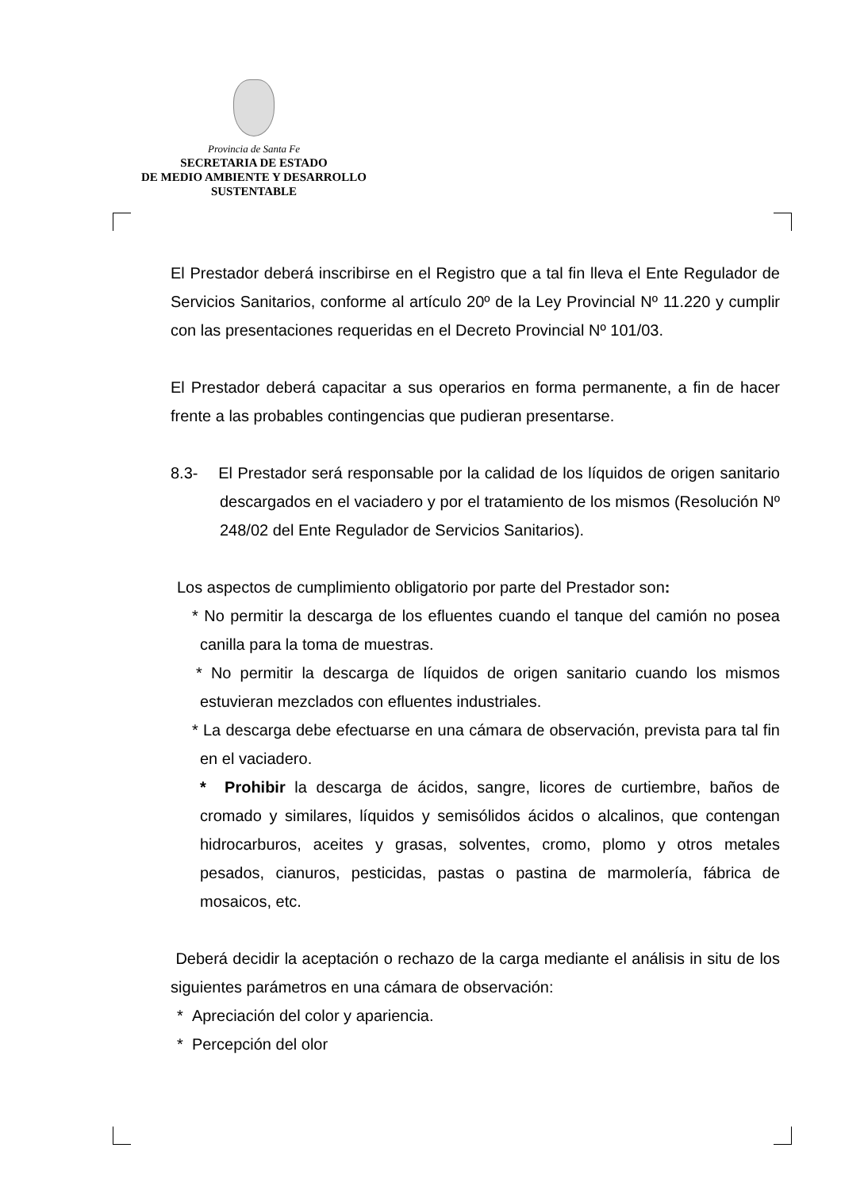Provincia de Santa Fe
SECRETARIA DE ESTADO
DE MEDIO AMBIENTE Y DESARROLLO
SUSTENTABLE
El Prestador deberá inscribirse en el Registro que a tal fin lleva el Ente Regulador de Servicios Sanitarios, conforme al artículo 20º de la Ley Provincial Nº 11.220 y cumplir con las presentaciones requeridas en el Decreto Provincial Nº 101/03.
El Prestador deberá capacitar a sus operarios en forma permanente, a fin de hacer frente a las probables contingencias que pudieran presentarse.
8.3- El Prestador será responsable por la calidad de los líquidos de origen sanitario descargados en el vaciadero y por el tratamiento de los mismos (Resolución Nº 248/02 del Ente Regulador de Servicios Sanitarios).
Los aspectos de cumplimiento obligatorio por parte del Prestador son:
* No permitir la descarga de los efluentes cuando el tanque del camión no posea canilla para la toma de muestras.
* No permitir la descarga de líquidos de origen sanitario cuando los mismos estuvieran mezclados con efluentes industriales.
* La descarga debe efectuarse en una cámara de observación, prevista para tal fin en el vaciadero.
* Prohibir la descarga de ácidos, sangre, licores de curtiembre, baños de cromado y similares, líquidos y semisólidos ácidos o alcalinos, que contengan hidrocarburos, aceites y grasas, solventes, cromo, plomo y otros metales pesados, cianuros, pesticidas, pastas o pastina de marmolería, fábrica de mosaicos, etc.
Deberá decidir la aceptación o rechazo de la carga mediante el análisis in situ de los siguientes parámetros en una cámara de observación:
* Apreciación del color y apariencia.
* Percepción del olor